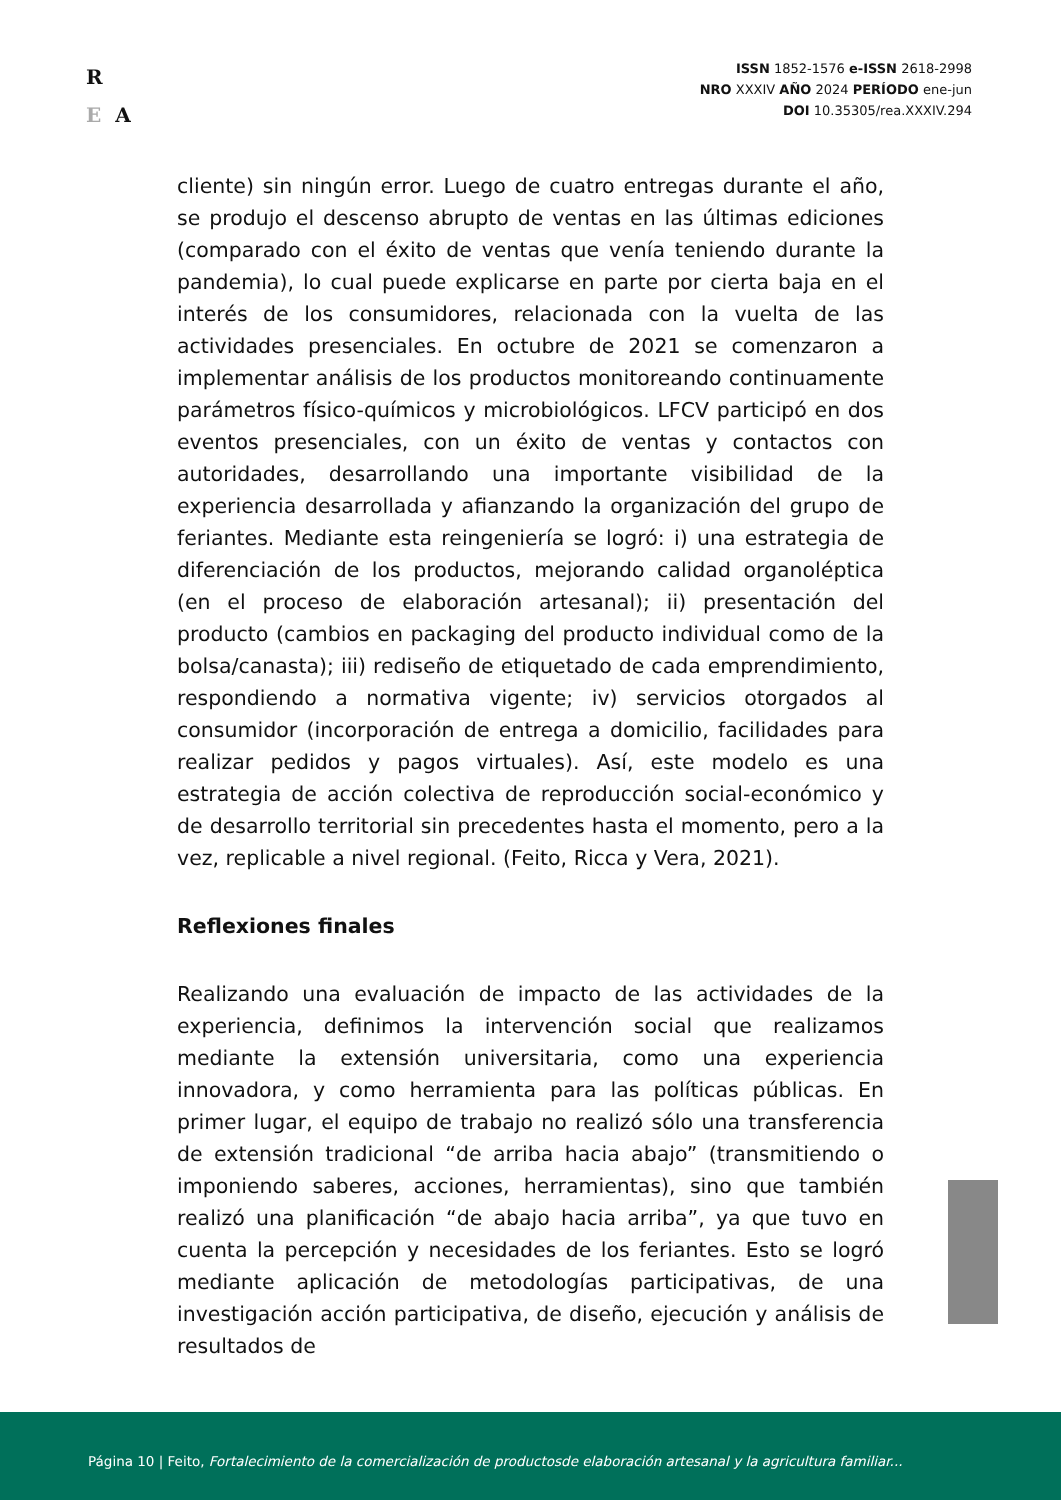R
E A
ISSN 1852-1576 e-ISSN 2618-2998
NRO XXXIV AÑO 2024 PERÍODO ene-jun
DOI 10.35305/rea.XXXIV.294
cliente) sin ningún error. Luego de cuatro entregas durante el año, se produjo el descenso abrupto de ventas en las últimas ediciones (comparado con el éxito de ventas que venía teniendo durante la pandemia), lo cual puede explicarse en parte por cierta baja en el interés de los consumidores, relacionada con la vuelta de las actividades presenciales. En octubre de 2021 se comenzaron a implementar análisis de los productos monitoreando continuamente parámetros físico-químicos y microbiológicos. LFCV participó en dos eventos presenciales, con un éxito de ventas y contactos con autoridades, desarrollando una importante visibilidad de la experiencia desarrollada y afianzando la organización del grupo de feriantes. Mediante esta reingeniería se logró: i) una estrategia de diferenciación de los productos, mejorando calidad organoléptica (en el proceso de elaboración artesanal); ii) presentación del producto (cambios en packaging del producto individual como de la bolsa/canasta); iii) rediseño de etiquetado de cada emprendimiento, respondiendo a normativa vigente; iv) servicios otorgados al consumidor (incorporación de entrega a domicilio, facilidades para realizar pedidos y pagos virtuales). Así, este modelo es una estrategia de acción colectiva de reproducción social-económico y de desarrollo territorial sin precedentes hasta el momento, pero a la vez, replicable a nivel regional. (Feito, Ricca y Vera, 2021).
Reflexiones finales
Realizando una evaluación de impacto de las actividades de la experiencia, definimos la intervención social que realizamos mediante la extensión universitaria, como una experiencia innovadora, y como herramienta para las políticas públicas. En primer lugar, el equipo de trabajo no realizó sólo una transferencia de extensión tradicional “de arriba hacia abajo” (transmitiendo o imponiendo saberes, acciones, herramientas), sino que también realizó una planificación “de abajo hacia arriba”, ya que tuvo en cuenta la percepción y necesidades de los feriantes. Esto se logró mediante aplicación de metodologías participativas, de una investigación acción participativa, de diseño, ejecución y análisis de resultados de
Página 10 | Feito, Fortalecimiento de la comercialización de productosde elaboración artesanal y la agricultura familiar...